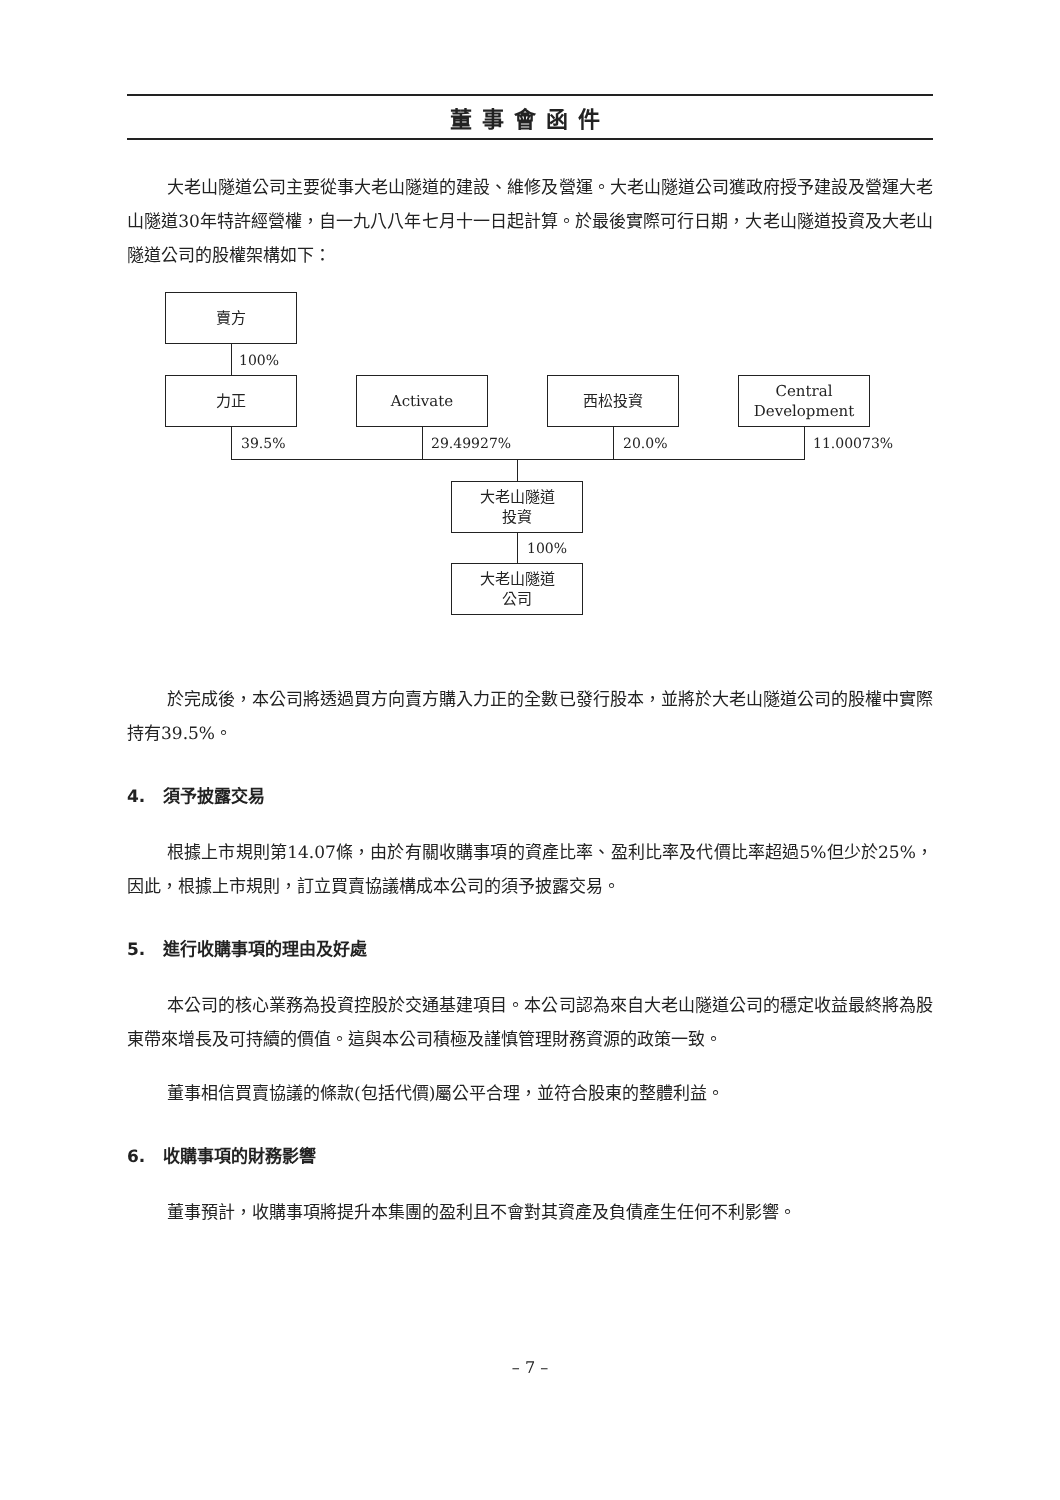董事會函件
大老山隧道公司主要從事大老山隧道的建設、維修及營運。大老山隧道公司獲政府授予建設及營運大老山隧道30年特許經營權，自一九八八年七月十一日起計算。於最後實際可行日期，大老山隧道投資及大老山隧道公司的股權架構如下：
賣方
100%
力正 Activate 西松投資
Central
Development
39.5% 29.49927% 20.0% 11.00073%
大老山隧道
投資
100%
大老山隧道
公司
於完成後，本公司將透過買方向賣方購入力正的全數已發行股本，並將於大老山隧道公司的股權中實際持有39.5%。
4. 須予披露交易
根據上市規則第14.07條，由於有關收購事項的資產比率、盈利比率及代價比率超過5%但少於25%，因此，根據上市規則，訂立買賣協議構成本公司的須予披露交易。
5. 進行收購事項的理由及好處
本公司的核心業務為投資控股於交通基建項目。本公司認為來自大老山隧道公司的穩定收益最終將為股東帶來增長及可持續的價值。這與本公司積極及謹慎管理財務資源的政策一致。
董事相信買賣協議的條款(包括代價)屬公平合理，並符合股東的整體利益。
6. 收購事項的財務影響
董事預計，收購事項將提升本集團的盈利且不會對其資產及負債產生任何不利影響。
– 7 –